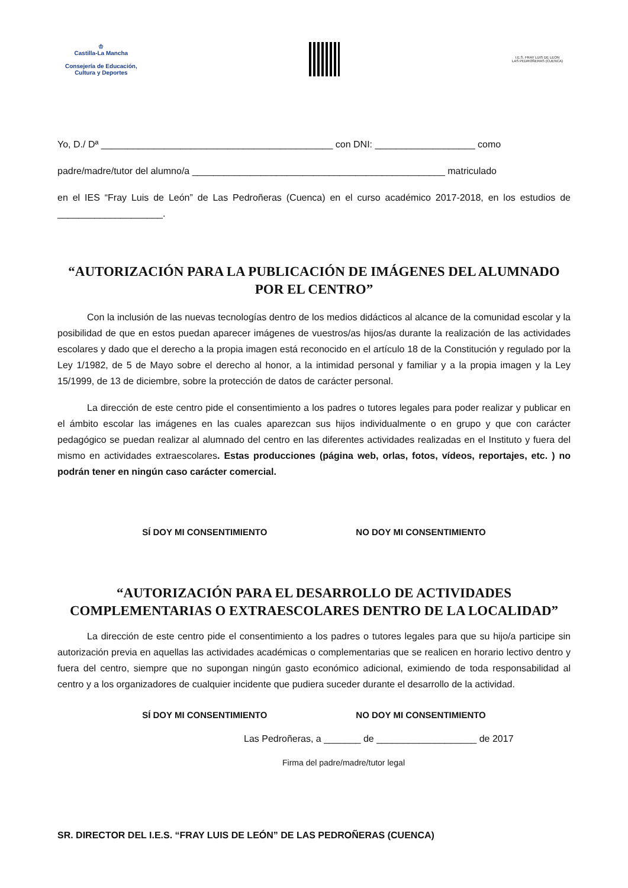♔
Castilla-La Mancha
Consejería de Educación,
Cultura y Deportes
I.E.S. FRAY LUIS DE LEON
LAS PEDROÑERAS (CUENCA)
Yo, D./ Dª ____________________________________________ con DNI: ___________________ como
padre/madre/tutor del alumno/a ________________________________________________ matriculado
en el IES “Fray Luis de León” de Las Pedroñeras (Cuenca) en el curso académico 2017-2018, en los estudios de ____________________.
“AUTORIZACIÓN PARA LA PUBLICACIÓN DE IMÁGENES DEL ALUMNADO POR EL CENTRO”
Con la inclusión de las nuevas tecnologías dentro de los medios didácticos al alcance de la comunidad escolar y la posibilidad de que en estos puedan aparecer imágenes de vuestros/as hijos/as durante la realización de las actividades escolares y dado que el derecho a la propia imagen está reconocido en el artículo 18 de la Constitución y regulado por la Ley 1/1982, de 5 de Mayo sobre el derecho al honor, a la intimidad personal y familiar y a la propia imagen y la Ley 15/1999, de 13 de diciembre, sobre la protección de datos de carácter personal.
La dirección de este centro pide el consentimiento a los padres o tutores legales para poder realizar y publicar en el ámbito escolar las imágenes en las cuales aparezcan sus hijos individualmente o en grupo y que con carácter pedagógico se puedan realizar al alumnado del centro en las diferentes actividades realizadas en el Instituto y fuera del mismo en actividades extraescolares. Estas producciones (página web, orlas, fotos, vídeos, reportajes, etc. ) no podrán tener en ningún caso carácter comercial.
SÍ DOY MI CONSENTIMIENTO NO DOY MI CONSENTIMIENTO
“AUTORIZACIÓN PARA EL DESARROLLO DE ACTIVIDADES COMPLEMENTARIAS O EXTRAESCOLARES DENTRO DE LA LOCALIDAD”
La dirección de este centro pide el consentimiento a los padres o tutores legales para que su hijo/a participe sin autorización previa en aquellas las actividades académicas o complementarias que se realicen en horario lectivo dentro y fuera del centro, siempre que no supongan ningún gasto económico adicional, eximiendo de toda responsabilidad al centro y a los organizadores de cualquier incidente que pudiera suceder durante el desarrollo de la actividad.
SÍ DOY MI CONSENTIMIENTO NO DOY MI CONSENTIMIENTO
Las Pedroñeras, a _______ de ___________________ de 2017
Firma del padre/madre/tutor legal
SR. DIRECTOR DEL I.E.S. “FRAY LUIS DE LEÓN” DE LAS PEDROÑERAS (CUENCA)